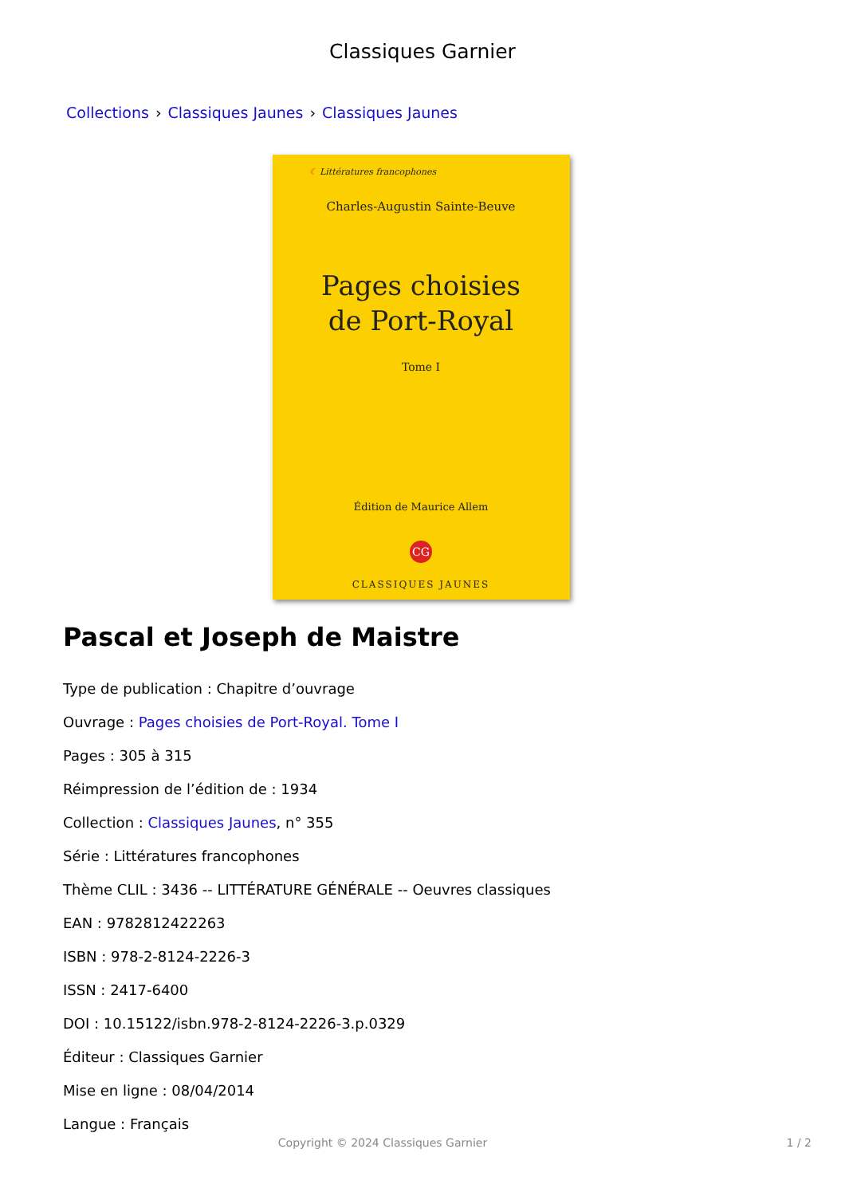Classiques Garnier
Collections › Classiques Jaunes › Classiques Jaunes
☾ Littératures francophones
Charles-Augustin Sainte-Beuve
Pages choisies
de Port-Royal
Tome I
Édition de Maurice Allem
CG
CLASSIQUES JAUNES
Pascal et Joseph de Maistre
Type de publication : Chapitre d’ouvrage
Ouvrage : Pages choisies de Port-Royal. Tome I
Pages : 305 à 315
Réimpression de l’édition de : 1934
Collection : Classiques Jaunes, n° 355
Série : Littératures francophones
Thème CLIL : 3436 -- LITTÉRATURE GÉNÉRALE -- Oeuvres classiques
EAN : 9782812422263
ISBN : 978-2-8124-2226-3
ISSN : 2417-6400
DOI : 10.15122/isbn.978-2-8124-2226-3.p.0329
Éditeur : Classiques Garnier
Mise en ligne : 08/04/2014
Langue : Français
Copyright © 2024 Classiques Garnier 1 / 2